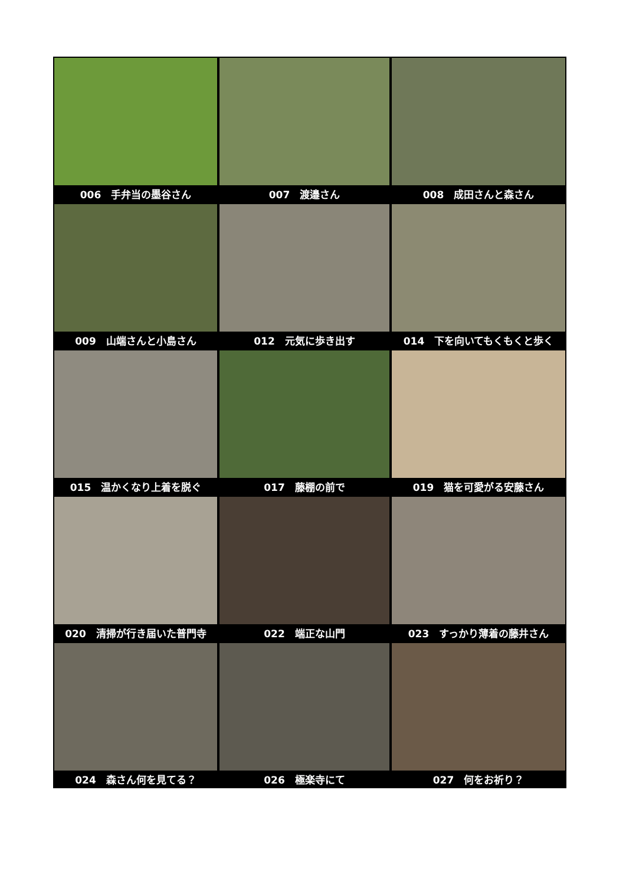006　手弁当の墨谷さん
007　渡邉さん
008　成田さんと森さん
009　山端さんと小島さん
012　元気に歩き出す
014　下を向いてもくもくと歩く
015　温かくなり上着を脱ぐ
017　藤棚の前で
019　猫を可愛がる安藤さん
020　清掃が行き届いた普門寺
022　端正な山門
023　すっかり薄着の藤井さん
024　森さん何を見てる？
026　極楽寺にて
027　何をお祈り？